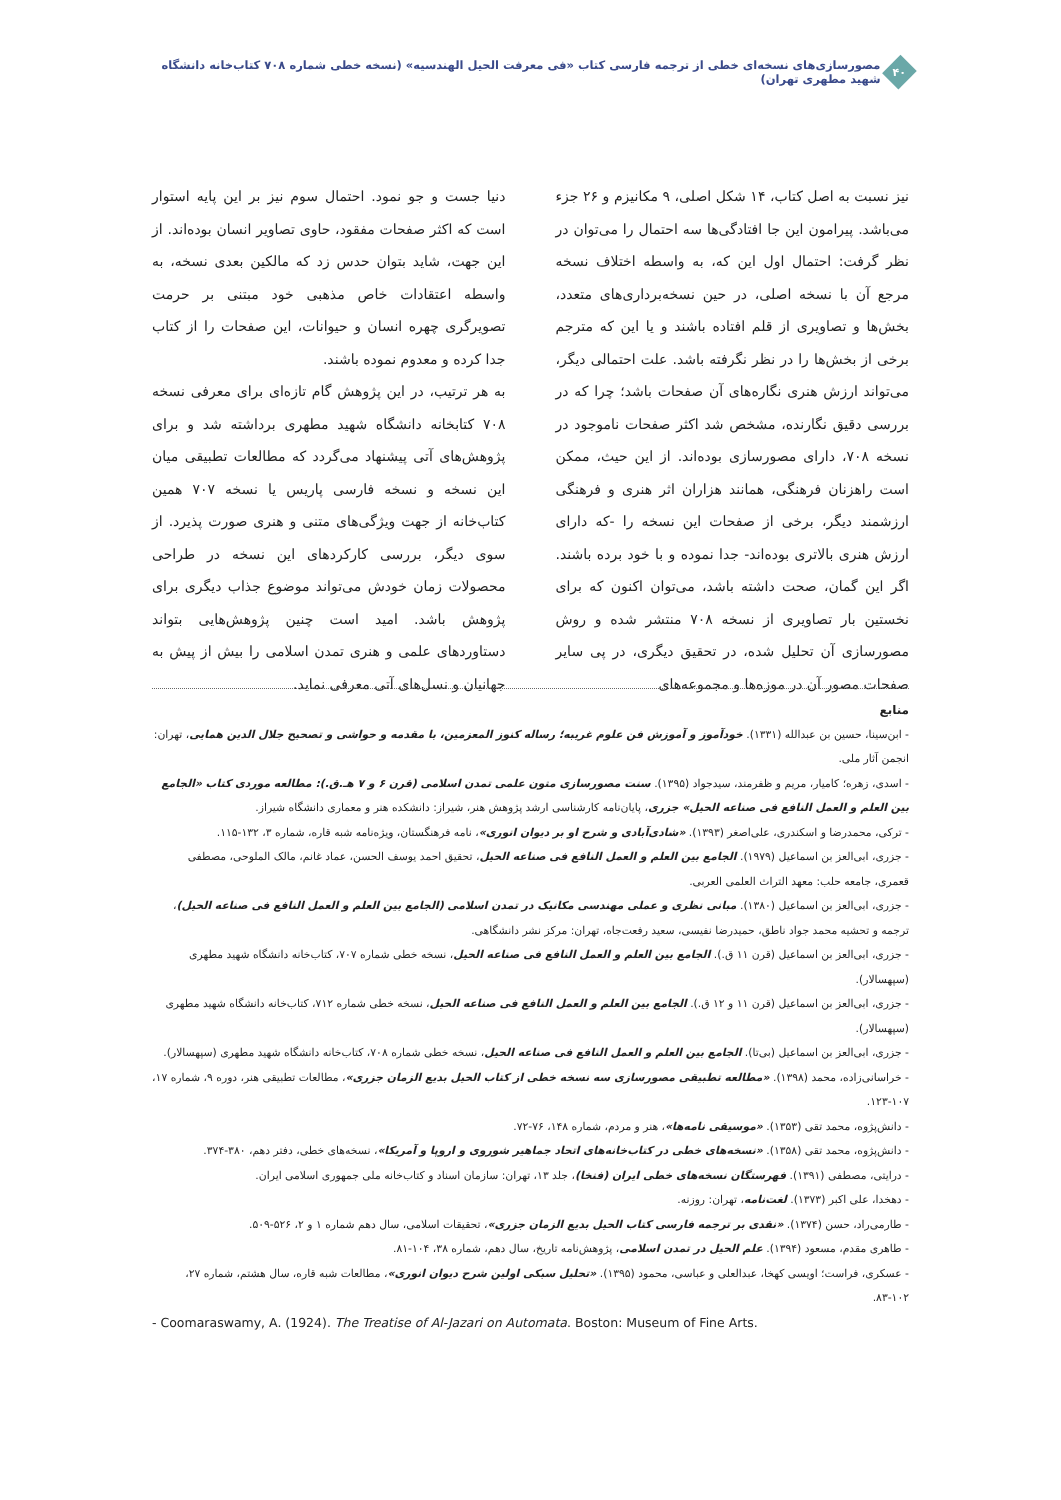۴۰
مصورسازی‌های نسخه‌ای خطی از ترجمه فارسی کتاب «فی معرفت الحیل الهندسیه» (نسخه خطی شماره ۷۰۸ کتاب‌خانه دانشگاه شهید مطهری تهران)
نیز نسبت به اصل کتاب، ۱۴ شکل اصلی، ۹ مکانیزم و ۲۶ جزء می‌باشد. پیرامون این جا افتادگی‌ها سه احتمال را می‌توان در نظر گرفت: احتمال اول این که، به واسطه اختلاف نسخه مرجع آن با نسخه اصلی، در حین نسخه‌برداری‌های متعدد، بخش‌ها و تصاویری از قلم افتاده باشند و یا این که مترجم برخی از بخش‌ها را در نظر نگرفته باشد. علت احتمالی دیگر، می‌تواند ارزش هنری نگاره‌های آن صفحات باشد؛ چرا که در بررسی دقیق نگارنده، مشخص شد اکثر صفحات ناموجود در نسخه ۷۰۸، دارای مصورسازی بوده‌اند. از این حیث، ممکن است راهزنان فرهنگی، همانند هزاران اثر هنری و فرهنگی ارزشمند دیگر، برخی از صفحات این نسخه را -که دارای ارزش هنری بالاتری بوده‌اند- جدا نموده و با خود برده باشند. اگر این گمان، صحت داشته باشد، می‌توان اکنون که برای نخستین بار تصاویری از نسخه ۷۰۸ منتشر شده و روش مصورسازی آن تحلیل شده، در تحقیق دیگری، در پی سایر صفحات مصور آن در موزه‌ها و مجموعه‌های
دنیا جست و جو نمود. احتمال سوم نیز بر این پایه استوار است که اکثر صفحات مفقود، حاوی تصاویر انسان بوده‌اند. از این جهت، شاید بتوان حدس زد که مالکین بعدی نسخه، به واسطه اعتقادات خاص مذهبی خود مبتنی بر حرمت تصویرگری چهره انسان و حیوانات، این صفحات را از کتاب جدا کرده و معدوم نموده باشند.
به هر ترتیب، در این پژوهش گام تازه‌ای برای معرفی نسخه ۷۰۸ کتابخانه دانشگاه شهید مطهری برداشته شد و برای پژوهش‌های آتی پیشنهاد می‌گردد که مطالعات تطبیقی میان این نسخه و نسخه فارسی پاریس یا نسخه ۷۰۷ همین کتاب‌خانه از جهت ویژگی‌های متنی و هنری صورت پذیرد. از سوی دیگر، بررسی کارکردهای این نسخه در طراحی محصولات زمان خودش می‌تواند موضوع جذاب دیگری برای پژوهش باشد. امید است چنین پژوهش‌هایی بتواند دستاوردهای علمی و هنری تمدن اسلامی را بیش از پیش به جهانیان و نسل‌های آتی معرفی نماید.
منابع
- ابن‌سینا، حسین بن عبدالله (۱۳۳۱). خودآموز و آموزش فن علوم غریبه؛ رساله کنوز المعزمین، با مقدمه و حواشی و تصحیح جلال الدین همایی، تهران: انجمن آثار ملی.
- اسدی، زهره؛ کامیار، مریم و ظفرمند، سیدجواد (۱۳۹۵). سنت مصورسازی متون علمی تمدن اسلامی (قرن ۶ و ۷ هـ.ق.): مطالعه موردی کتاب «الجامع بین العلم و العمل النافع فی صناعه الحیل» جزری، پایان‌نامه کارشناسی ارشد پژوهش هنر، شیراز: دانشکده هنر و معماری دانشگاه شیراز.
- ترکی، محمدرضا و اسکندری، علی‌اصغر (۱۳۹۳). «شادی‌آبادی و شرح او بر دیوان انوری»، نامه فرهنگستان، ویژه‌نامه شبه قاره، شماره ۳، ۱۳۲-۱۱۵.
- جزری، ابی‌العز بن اسماعیل (۱۹۷۹). الجامع بین العلم و العمل النافع فی صناعه الحیل، تحقیق احمد یوسف الحسن، عماد غانم، مالک الملوحی، مصطفی قعمری، جامعه حلب: معهد التراث العلمی العربی.
- جزری، ابی‌العز بن اسماعیل (۱۳۸۰). مبانی نظری و عملی مهندسی مکانیک در تمدن اسلامی (الجامع بین العلم و العمل النافع فی صناعه الحیل)، ترجمه و تحشیه محمد جواد ناطق، حمیدرضا نفیسی، سعید رفعت‌جاه، تهران: مرکز نشر دانشگاهی.
- جزری، ابی‌العز بن اسماعیل (قرن ۱۱ ق.). الجامع بین العلم و العمل النافع فی صناعه الحیل، نسخه خطی شماره ۷۰۷، کتاب‌خانه دانشگاه شهید مطهری (سپهسالار).
- جزری، ابی‌العز بن اسماعیل (قرن ۱۱ و ۱۲ ق.). الجامع بین العلم و العمل النافع فی صناعه الحیل، نسخه خطی شماره ۷۱۲، کتاب‌خانه دانشگاه شهید مطهری (سپهسالار).
- جزری، ابی‌العز بن اسماعیل (بی‌تا). الجامع بین العلم و العمل النافع فی صناعه الحیل، نسخه خطی شماره ۷۰۸، کتاب‌خانه دانشگاه شهید مطهری (سپهسالار).
- خراسانی‌زاده، محمد (۱۳۹۸). «مطالعه تطبیقی مصورسازی سه نسخه خطی از کتاب الحیل بدیع الزمان جزری»، مطالعات تطبیقی هنر، دوره ۹، شماره ۱۷، ۱۰۷-۱۲۳.
- دانش‌پژوه، محمد تقی (۱۳۵۳). «موسیقی نامه‌ها»، هنر و مردم، شماره ۱۴۸، ۷۶-۷۲.
- دانش‌پژوه، محمد تقی (۱۳۵۸). «نسخه‌های خطی در کتاب‌خانه‌های اتحاد جماهیر شوروی و اروپا و آمریکا»، نسخه‌های خطی، دفتر دهم، ۳۸۰-۳۷۴.
- درایتی، مصطفی (۱۳۹۱). فهرستگان نسخه‌های خطی ایران (فنخا)، جلد ۱۳، تهران: سازمان اسناد و کتاب‌خانه ملی جمهوری اسلامی ایران.
- دهخدا، علی اکبر (۱۳۷۳). لغت‌نامه، تهران: روزنه.
- طارمی‌راد، حسن (۱۳۷۴). «نقدی بر ترجمه فارسی کتاب الحیل بدیع الزمان جزری»، تحقیقات اسلامی، سال دهم شماره ۱ و ۲، ۵۲۶-۵۰۹.
- طاهری مقدم، مسعود (۱۳۹۴). علم الحیل در تمدن اسلامی، پژوهش‌نامه تاریخ، سال دهم، شماره ۳۸، ۱۰۴-۸۱.
- عسکری، فراست؛ اویسی کهخا، عبدالعلی و عباسی، محمود (۱۳۹۵). «تحلیل سبکی اولین شرح دیوان انوری»، مطالعات شبه قاره، سال هشتم، شماره ۲۷، ۱۰۲-۸۳.
- Coomaraswamy, A. (1924). The Treatise of Al-Jazari on Automata. Boston: Museum of Fine Arts.